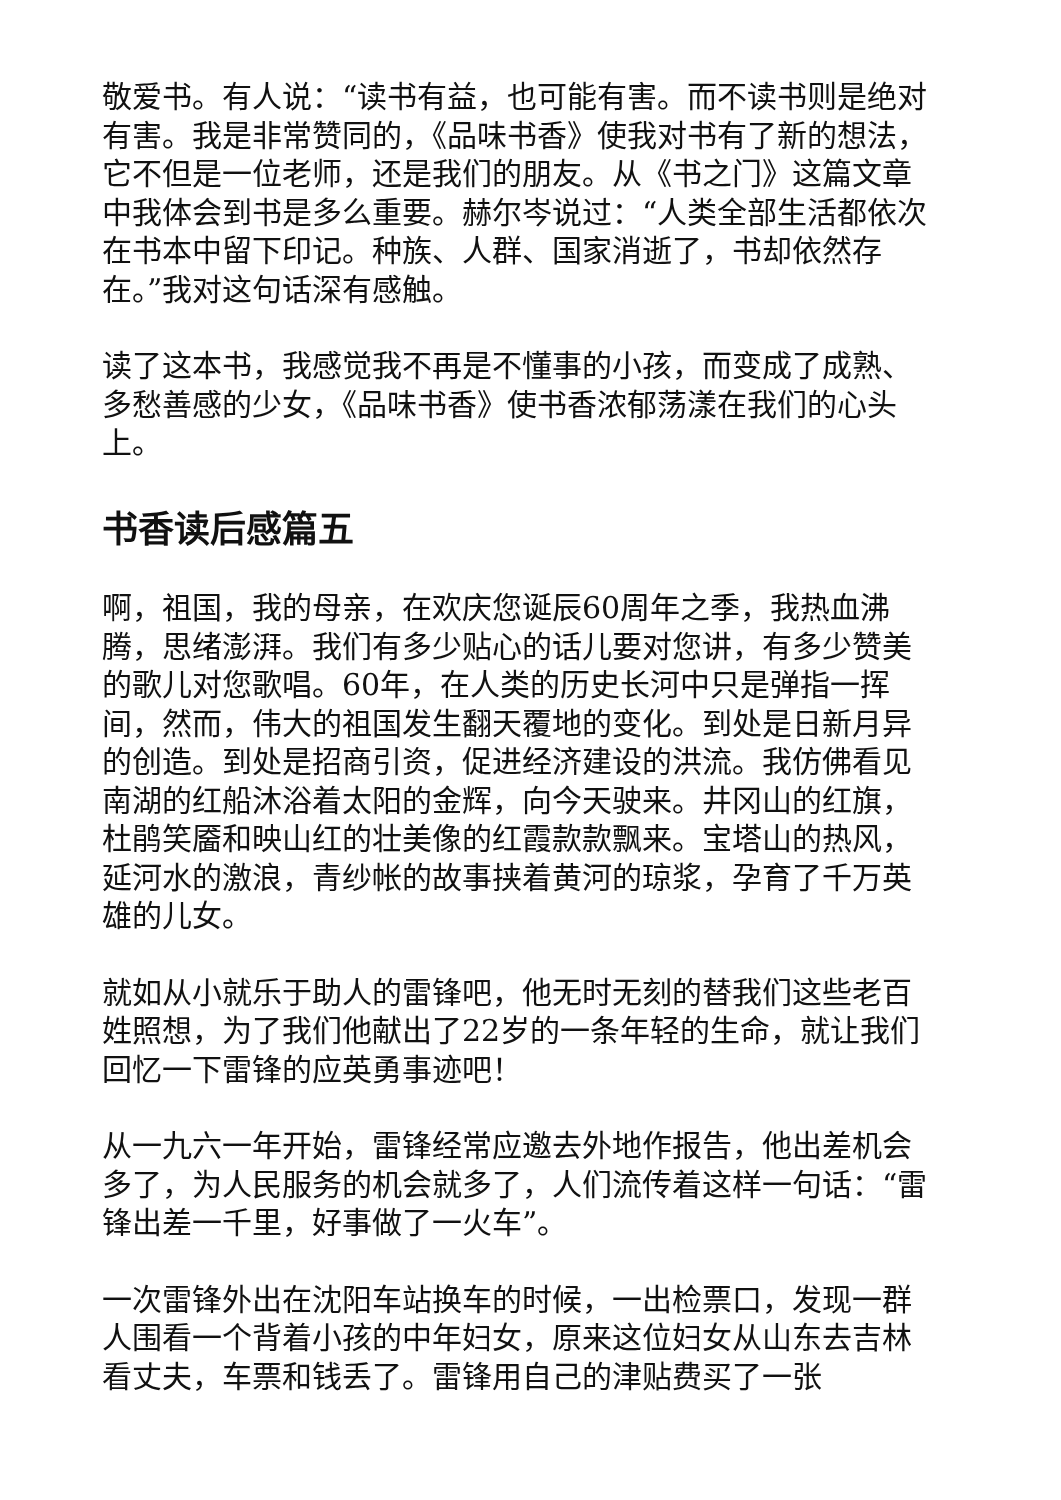敬爱书。有人说：“读书有益，也可能有害。而不读书则是绝对有害。我是非常赞同的，《品味书香》使我对书有了新的想法，它不但是一位老师，还是我们的朋友。从《书之门》这篇文章中我体会到书是多么重要。赫尔岑说过：“人类全部生活都依次在书本中留下印记。种族、人群、国家消逝了，书却依然存在。”我对这句话深有感触。
读了这本书，我感觉我不再是不懂事的小孩，而变成了成熟、多愁善感的少女，《品味书香》使书香浓郁荡漾在我们的心头上。
书香读后感篇五
啊，祖国，我的母亲，在欢庆您诞辰60周年之季，我热血沸腾，思绪澎湃。我们有多少贴心的话儿要对您讲，有多少赞美的歌儿对您歌唱。60年，在人类的历史长河中只是弹指一挥间，然而，伟大的祖国发生翻天覆地的变化。到处是日新月异的创造。到处是招商引资，促进经济建设的洪流。我仿佛看见南湖的红船沐浴着太阳的金辉，向今天驶来。井冈山的红旗，杜鹃笑靥和映山红的壮美像的红霞款款飘来。宝塔山的热风，延河水的激浪，青纱帐的故事挟着黄河的琼浆，孕育了千万英雄的儿女。
就如从小就乐于助人的雷锋吧，他无时无刻的替我们这些老百姓照想，为了我们他献出了22岁的一条年轻的生命，就让我们回忆一下雷锋的应英勇事迹吧！
从一九六一年开始，雷锋经常应邀去外地作报告，他出差机会多了，为人民服务的机会就多了，人们流传着这样一句话：“雷锋出差一千里，好事做了一火车”。
一次雷锋外出在沈阳车站换车的时候，一出检票口，发现一群人围看一个背着小孩的中年妇女，原来这位妇女从山东去吉林看丈夫，车票和钱丢了。雷锋用自己的津贴费买了一张